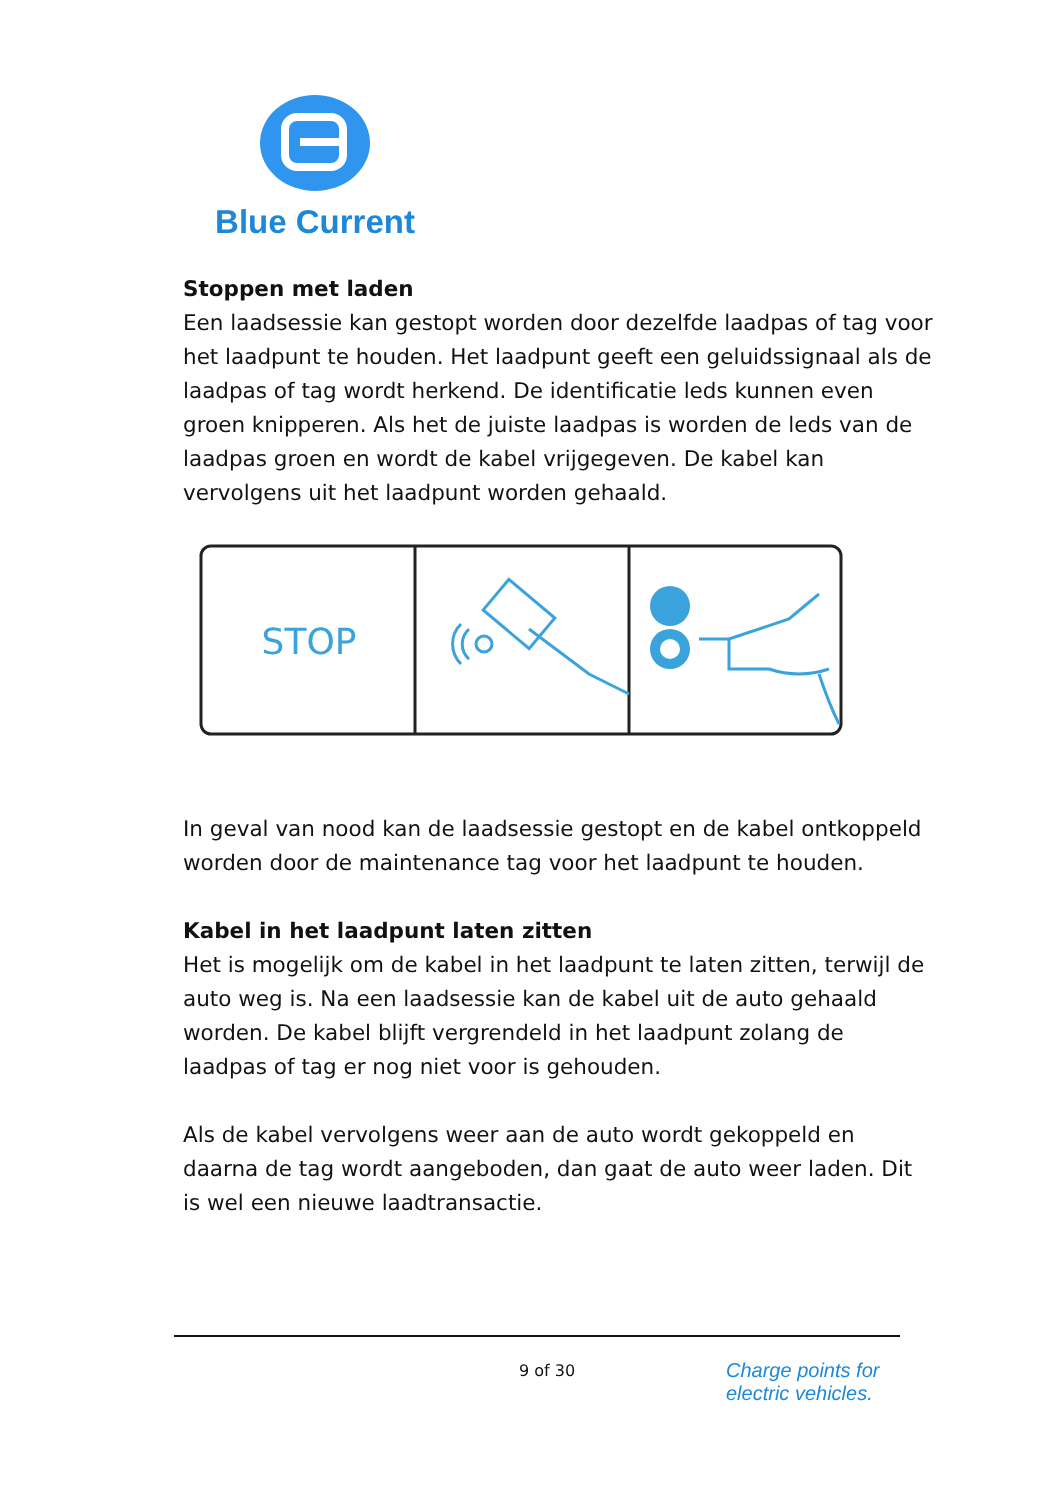Blue Current
Stoppen met laden
Een laadsessie kan gestopt worden door dezelfde laadpas of tag voor het laadpunt te houden. Het laadpunt geeft een geluidssignaal als de laadpas of tag wordt herkend. De identificatie leds kunnen even groen knipperen. Als het de juiste laadpas is worden de leds van de laadpas groen en wordt de kabel vrijgegeven. De kabel kan vervolgens uit het laadpunt worden gehaald.
STOP
In geval van nood kan de laadsessie gestopt en de kabel ontkoppeld worden door de maintenance tag voor het laadpunt te houden.
Kabel in het laadpunt laten zitten
Het is mogelijk om de kabel in het laadpunt te laten zitten, terwijl de auto weg is. Na een laadsessie kan de kabel uit de auto gehaald worden. De kabel blijft vergrendeld in het laadpunt zolang de laadpas of tag er nog niet voor is gehouden.
Als de kabel vervolgens weer aan de auto wordt gekoppeld en daarna de tag wordt aangeboden, dan gaat de auto weer laden. Dit is wel een nieuwe laadtransactie.
9 of 30
Charge points for
electric vehicles.